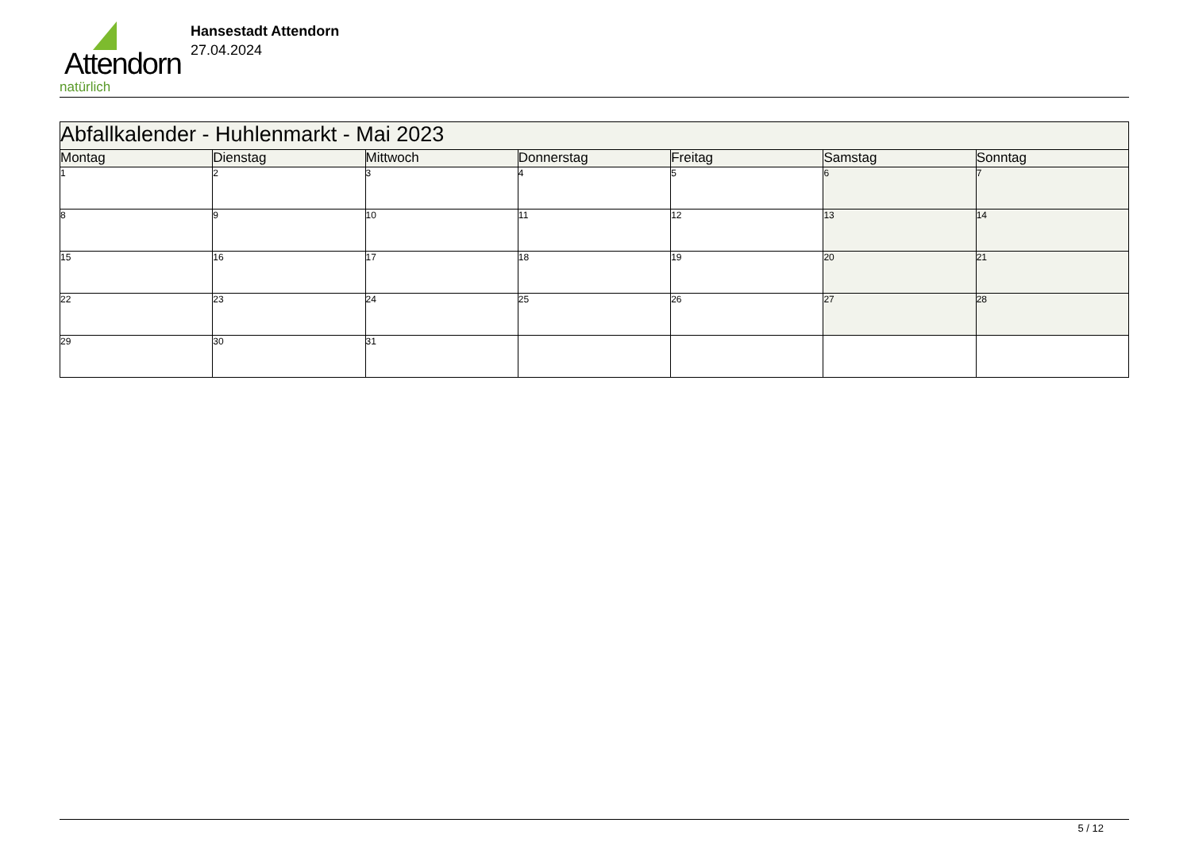Attendorn
natürlich
Hansestadt Attendorn
27.04.2024
| Abfallkalender - Huhlenmarkt - Mai 2023 | | | | | | |
| Montag | Dienstag | Mittwoch | Donnerstag | Freitag | Samstag | Sonntag |
| 1 | 2 | 3 | 4 | 5 | 6 | 7 |
| 8 | 9 | 10 | 11 | 12 | 13 | 14 |
| 15 | 16 | 17 | 18 | 19 | 20 | 21 |
| 22 | 23 | 24 | 25 | 26 | 27 | 28 |
| 29 | 30 | 31 | | | | |
5 / 12